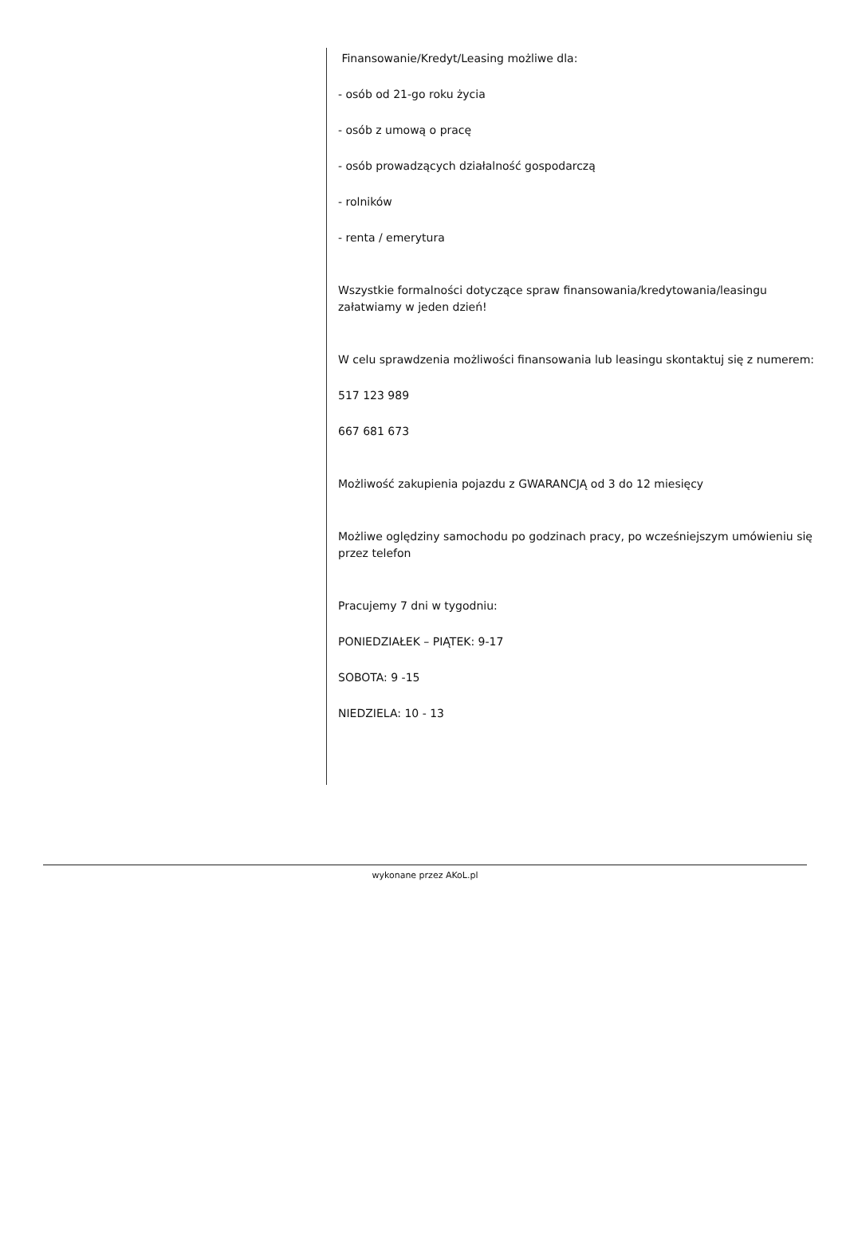Finansowanie/Kredyt/Leasing możliwe dla:
- osób od 21-go roku życia
- osób z umową o pracę
- osób prowadzących działalność gospodarczą
- rolników
- renta / emerytura
Wszystkie formalności dotyczące spraw finansowania/kredytowania/leasingu załatwiamy w jeden dzień!
W celu sprawdzenia możliwości finansowania lub leasingu skontaktuj się z numerem:
517 123 989
667 681 673
Możliwość zakupienia pojazdu z GWARANCJĄ od 3 do 12 miesięcy
Możliwe oględziny samochodu po godzinach pracy, po wcześniejszym umówieniu się przez telefon
Pracujemy 7 dni w tygodniu:
PONIEDZIAŁEK – PIĄTEK: 9-17
SOBOTA: 9 -15
NIEDZIELA: 10 - 13
wykonane przez AKoL.pl